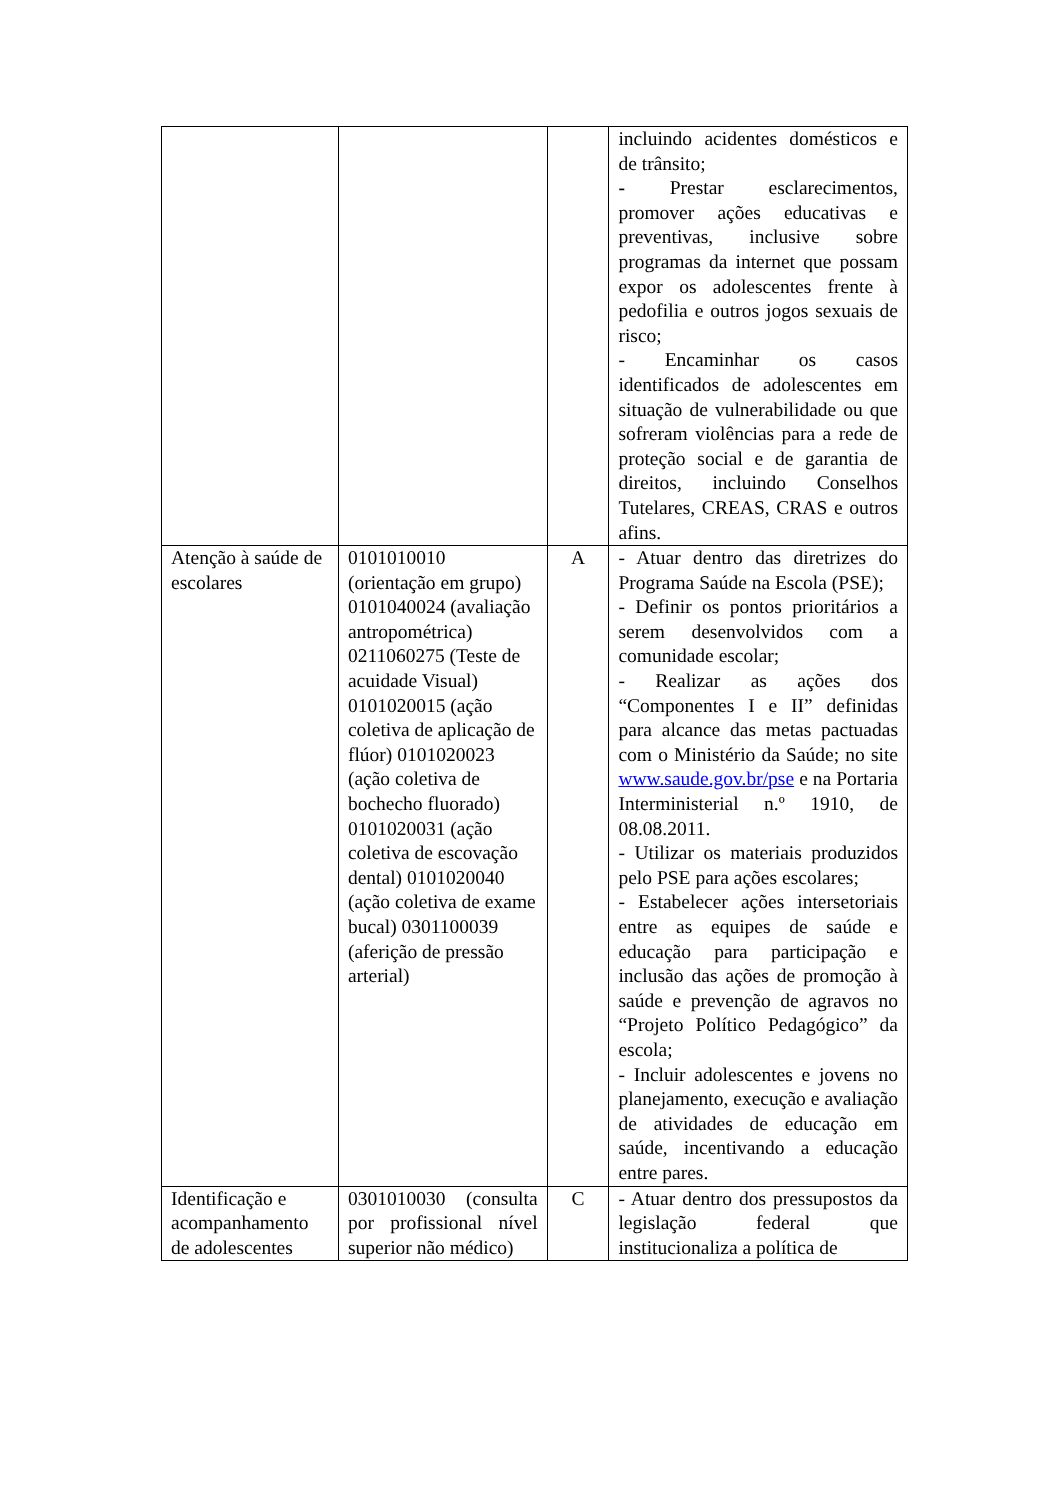| | | | incluindo acidentes domésticos e de trânsito; - Prestar esclarecimentos, promover ações educativas e preventivas, inclusive sobre programas da internet que possam expor os adolescentes frente à pedofilia e outros jogos sexuais de risco; - Encaminhar os casos identificados de adolescentes em situação de vulnerabilidade ou que sofreram violências para a rede de proteção social e de garantia de direitos, incluindo Conselhos Tutelares, CREAS, CRAS e outros afins. |
| Atenção à saúde de escolares | 0101010010 (orientação em grupo) 0101040024 (avaliação antropométrica) 0211060275 (Teste de acuidade Visual) 0101020015 (ação coletiva de aplicação de flúor) 0101020023 (ação coletiva de bochecho fluorado) 0101020031 (ação coletiva de escovação dental) 0101020040 (ação coletiva de exame bucal) 0301100039 (aferição de pressão arterial) | A | - Atuar dentro das diretrizes do Programa Saúde na Escola (PSE); - Definir os pontos prioritários a serem desenvolvidos com a comunidade escolar; - Realizar as ações dos “Componentes I e II” definidas para alcance das metas pactuadas com o Ministério da Saúde; no site www.saude.gov.br/pse e na Portaria Interministerial n.º 1910, de 08.08.2011. - Utilizar os materiais produzidos pelo PSE para ações escolares; - Estabelecer ações intersetoriais entre as equipes de saúde e educação para participação e inclusão das ações de promoção à saúde e prevenção de agravos no “Projeto Político Pedagógico” da escola; - Incluir adolescentes e jovens no planejamento, execução e avaliação de atividades de educação em saúde, incentivando a educação entre pares. |
| Identificação e acompanhamento de adolescentes | 0301010030 (consulta por profissional nível superior não médico) | C | - Atuar dentro dos pressupostos da legislação federal que institucionaliza a política de |